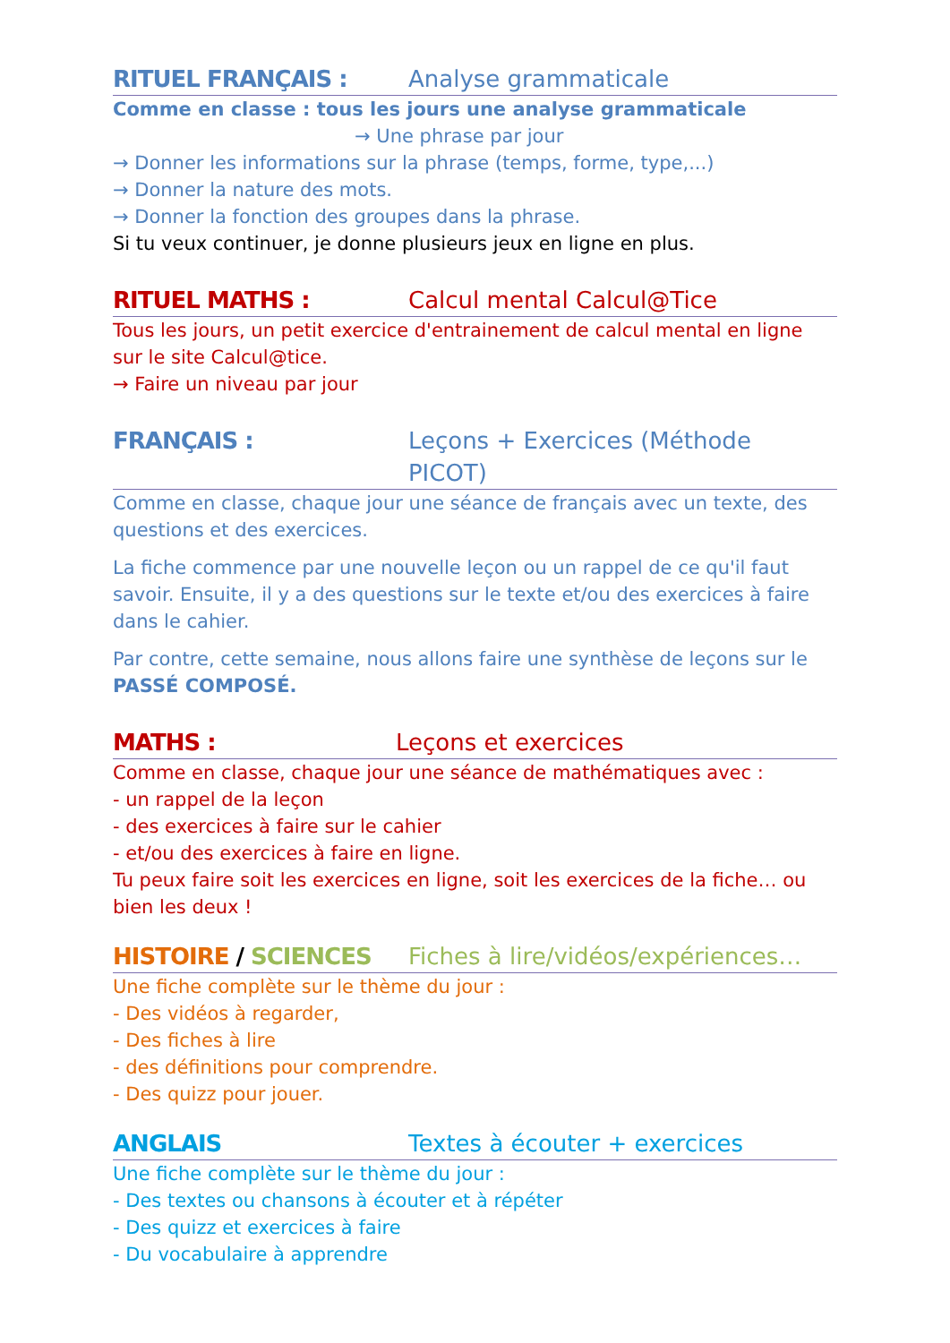RITUEL FRANÇAIS : Analyse grammaticale
Comme en classe : tous les jours une analyse grammaticale
→ Une phrase par jour
→ Donner les informations sur la phrase (temps, forme, type,...)
→ Donner la nature des mots.
→ Donner la fonction des groupes dans la phrase.
Si tu veux continuer, je donne plusieurs jeux en ligne en plus.
RITUEL MATHS : Calcul mental Calcul@Tice
Tous les jours, un petit exercice d'entrainement de calcul mental en ligne sur le site Calcul@tice.
→ Faire un niveau par jour
FRANÇAIS : Leçons + Exercices (Méthode PICOT)
Comme en classe, chaque jour une séance de français avec un texte, des questions et des exercices.
La fiche commence par une nouvelle leçon ou un rappel de ce qu'il faut savoir. Ensuite, il y a des questions sur le texte et/ou des exercices à faire dans le cahier.
Par contre, cette semaine, nous allons faire une synthèse de leçons sur le PASSÉ COMPOSÉ.
MATHS : Leçons et exercices
Comme en classe, chaque jour une séance de mathématiques avec :
- un rappel de la leçon
- des exercices à faire sur le cahier
- et/ou des exercices à faire en ligne.
Tu peux faire soit les exercices en ligne, soit les exercices de la fiche… ou bien les deux !
HISTOIRE / SCIENCES Fiches à lire/vidéos/expériences…
Une fiche complète sur le thème du jour :
- Des vidéos à regarder,
- Des fiches à lire
- des définitions pour comprendre.
- Des quizz pour jouer.
ANGLAIS Textes à écouter + exercices
Une fiche complète sur le thème du jour :
- Des textes ou chansons à écouter et à répéter
- Des quizz et exercices à faire
- Du vocabulaire à apprendre